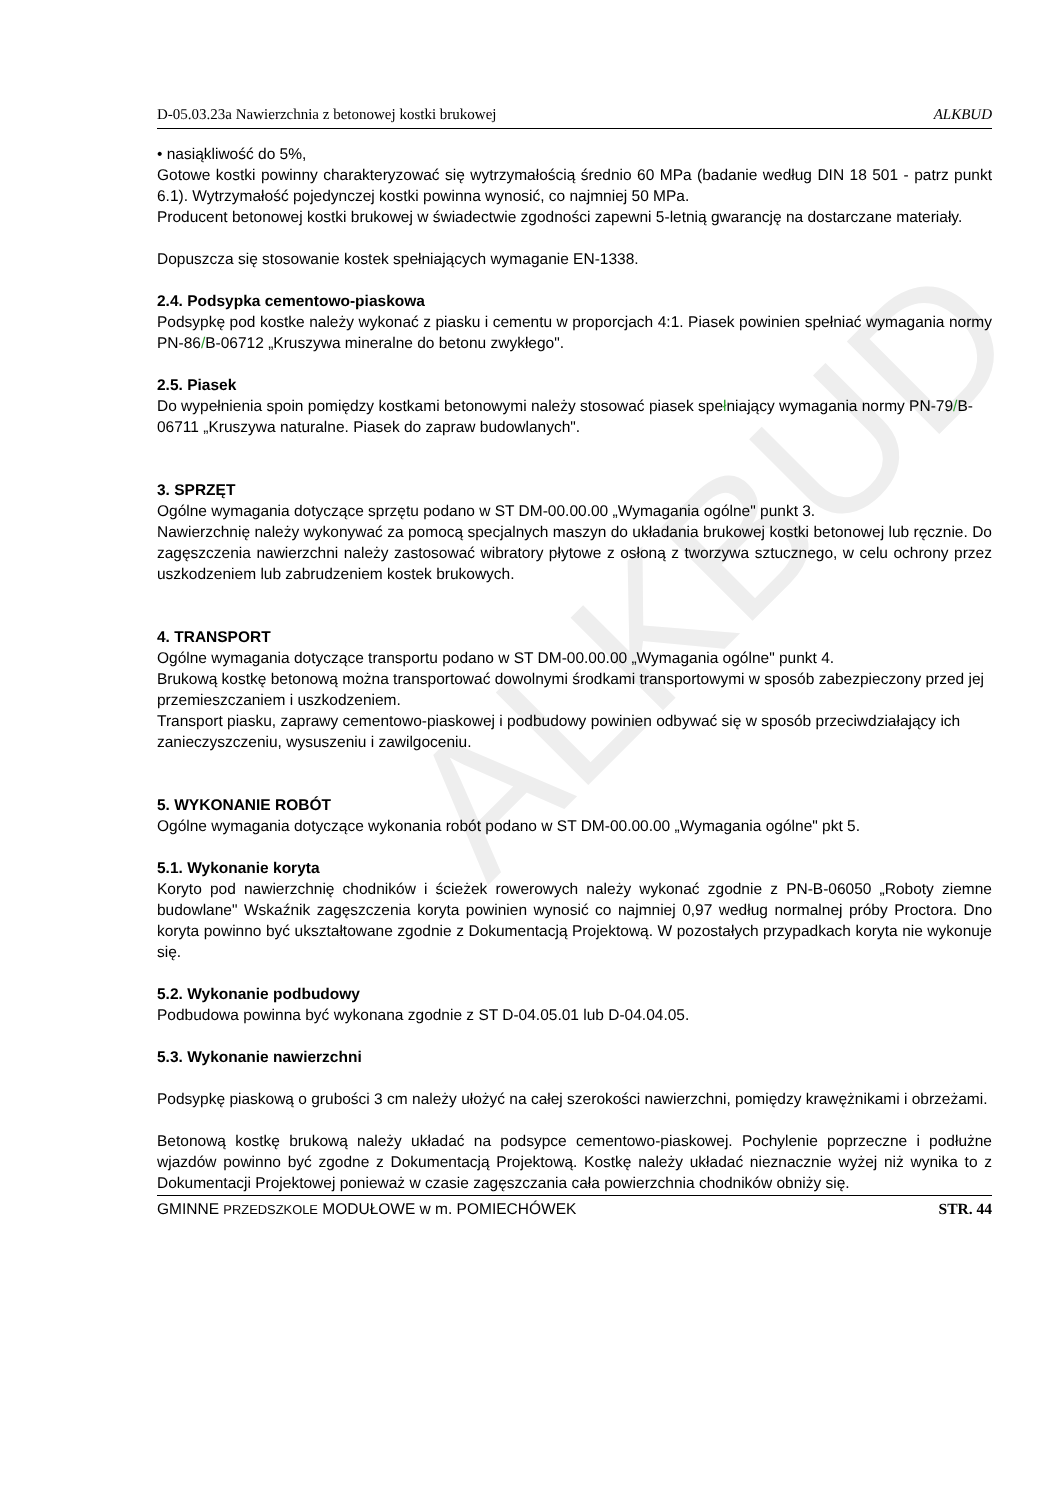ALKBUD
D-05.03.23a Nawierzchnia z betonowej kostki brukowej ALKBUD
• nasiąkliwość do 5%,
Gotowe kostki powinny charakteryzować się wytrzymałością średnio 60 MPa (badanie według DIN 18 501 - patrz punkt 6.1). Wytrzymałość pojedynczej kostki powinna wynosić, co najmniej 50 MPa.
Producent betonowej kostki brukowej w świadectwie zgodności zapewni 5-letnią gwarancję na dostarczane materiały.
Dopuszcza się stosowanie kostek spełniających wymaganie EN-1338.
2.4. Podsypka cementowo-piaskowa
Podsypkę pod kostke należy wykonać z piasku i cementu w proporcjach 4:1. Piasek powinien spełniać wymagania normy PN-86/B-06712 „Kruszywa mineralne do betonu zwykłego".
2.5. Piasek
Do wypełnienia spoin pomiędzy kostkami betonowymi należy stosować piasek spełniający wymagania normy PN-79/B-06711 „Kruszywa naturalne. Piasek do zapraw budowlanych".
3. SPRZĘT
Ogólne wymagania dotyczące sprzętu podano w ST DM-00.00.00 „Wymagania ogólne" punkt 3.
Nawierzchnię należy wykonywać za pomocą specjalnych maszyn do układania brukowej kostki betonowej lub ręcznie. Do zagęszczenia nawierzchni należy zastosować wibratory płytowe z osłoną z tworzywa sztucznego, w celu ochrony przez uszkodzeniem lub zabrudzeniem kostek brukowych.
4. TRANSPORT
Ogólne wymagania dotyczące transportu podano w ST DM-00.00.00 „Wymagania ogólne" punkt 4.
Brukową kostkę betonową można transportować dowolnymi środkami transportowymi w sposób zabezpieczony przed jej przemieszczaniem i uszkodzeniem.
Transport piasku, zaprawy cementowo-piaskowej i podbudowy powinien odbywać się w sposób przeciwdziałający ich zanieczyszczeniu, wysuszeniu i zawilgoceniu.
5. WYKONANIE ROBÓT
Ogólne wymagania dotyczące wykonania robót podano w ST DM-00.00.00 „Wymagania ogólne" pkt 5.
5.1. Wykonanie koryta
Koryto pod nawierzchnię chodników i ścieżek rowerowych należy wykonać zgodnie z PN-B-06050 „Roboty ziemne budowlane" Wskaźnik zagęszczenia koryta powinien wynosić co najmniej 0,97 według normalnej próby Proctora. Dno koryta powinno być ukształtowane zgodnie z Dokumentacją Projektową. W pozostałych przypadkach koryta nie wykonuje się.
5.2. Wykonanie podbudowy
Podbudowa powinna być wykonana zgodnie z ST D-04.05.01 lub D-04.04.05.
5.3. Wykonanie nawierzchni
Podsypkę piaskową o grubości 3 cm należy ułożyć na całej szerokości nawierzchni, pomiędzy krawężnikami i obrzeżami.
Betonową kostkę brukową należy układać na podsypce cementowo-piaskowej. Pochylenie poprzeczne i podłużne wjazdów powinno być zgodne z Dokumentacją Projektową. Kostkę należy układać nieznacznie wyżej niż wynika to z Dokumentacji Projektowej ponieważ w czasie zagęszczania cała powierzchnia chodników obniży się.
GMINNE PRZEDSZKOLE MODUŁOWE w m. POMIECHÓWEK STR. 44